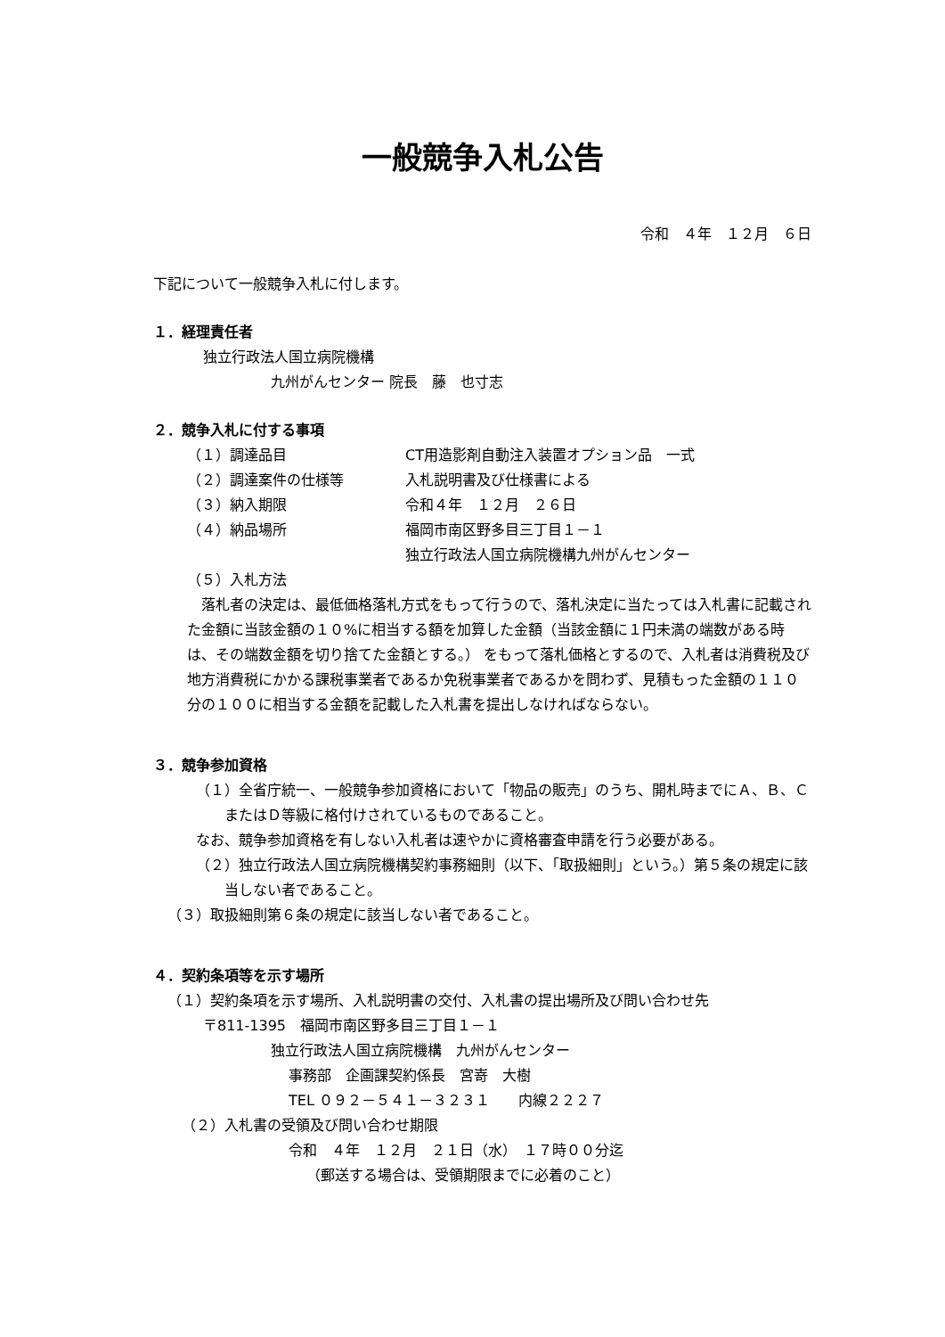一般競争入札公告
令和　４年　１２月　６日
下記について一般競争入札に付します。
１．経理責任者
独立行政法人国立病院機構
九州がんセンター 院長　藤　也寸志
２．競争入札に付する事項
（１）調達品目 CT用造影剤自動注入装置オプション品　一式
（２）調達案件の仕様等 入札説明書及び仕様書による
（３）納入期限 令和４年　１２月　２６日
（４）納品場所 福岡市南区野多目三丁目１－１
独立行政法人国立病院機構九州がんセンター
（５）入札方法
落札者の決定は、最低価格落札方式をもって行うので、落札決定に当たっては入札書に記載された金額に当該金額の１０%に相当する額を加算した金額（当該金額に１円未満の端数がある時は、その端数金額を切り捨てた金額とする。） をもって落札価格とするので、入札者は消費税及び地方消費税にかかる課税事業者であるか免税事業者であるかを問わず、見積もった金額の１１０分の１００に相当する金額を記載した入札書を提出しなければならない。
３．競争参加資格
（１）全省庁統一、一般競争参加資格において「物品の販売」のうち、開札時までにＡ、Ｂ、ＣまたはＤ等級に格付けされているものであること。
なお、競争参加資格を有しない入札者は速やかに資格審査申請を行う必要がある。
（２）独立行政法人国立病院機構契約事務細則（以下、「取扱細則」という。）第５条の規定に該当しない者であること。
（３）取扱細則第６条の規定に該当しない者であること。
４．契約条項等を示す場所
（１）契約条項を示す場所、入札説明書の交付、入札書の提出場所及び問い合わせ先
〒811-1395　福岡市南区野多目三丁目１－１
独立行政法人国立病院機構　九州がんセンター
事務部　企画課契約係長　宮嵜　大樹
TEL ０９２－５４１－３２３１　　内線２２２７
（２）入札書の受領及び問い合わせ期限
令和　４年　１２月　２１日（水）　１７時００分迄
（郵送する場合は、受領期限までに必着のこと）